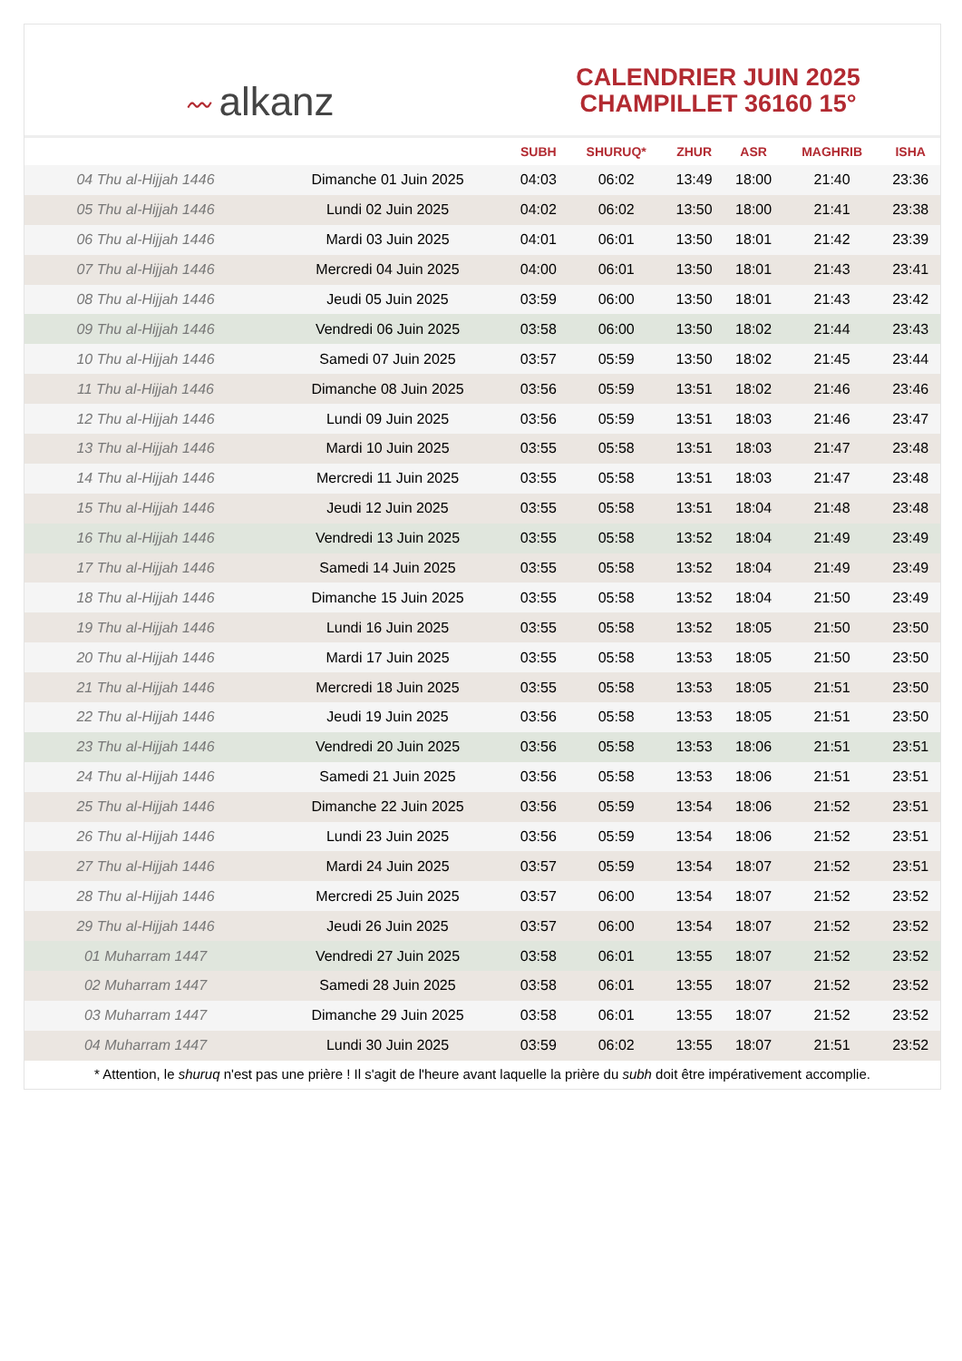〰 alkanz
CALENDRIER JUIN 2025
CHAMPILLET 36160 15°
| | | SUBH | SHURUQ* | ZHUR | ASR | MAGHRIB | ISHA |
| --- | --- | --- | --- | --- | --- | --- | --- |
| 04 Thu al-Hijjah 1446 | Dimanche 01 Juin 2025 | 04:03 | 06:02 | 13:49 | 18:00 | 21:40 | 23:36 |
| 05 Thu al-Hijjah 1446 | Lundi 02 Juin 2025 | 04:02 | 06:02 | 13:50 | 18:00 | 21:41 | 23:38 |
| 06 Thu al-Hijjah 1446 | Mardi 03 Juin 2025 | 04:01 | 06:01 | 13:50 | 18:01 | 21:42 | 23:39 |
| 07 Thu al-Hijjah 1446 | Mercredi 04 Juin 2025 | 04:00 | 06:01 | 13:50 | 18:01 | 21:43 | 23:41 |
| 08 Thu al-Hijjah 1446 | Jeudi 05 Juin 2025 | 03:59 | 06:00 | 13:50 | 18:01 | 21:43 | 23:42 |
| 09 Thu al-Hijjah 1446 | Vendredi 06 Juin 2025 | 03:58 | 06:00 | 13:50 | 18:02 | 21:44 | 23:43 |
| 10 Thu al-Hijjah 1446 | Samedi 07 Juin 2025 | 03:57 | 05:59 | 13:50 | 18:02 | 21:45 | 23:44 |
| 11 Thu al-Hijjah 1446 | Dimanche 08 Juin 2025 | 03:56 | 05:59 | 13:51 | 18:02 | 21:46 | 23:46 |
| 12 Thu al-Hijjah 1446 | Lundi 09 Juin 2025 | 03:56 | 05:59 | 13:51 | 18:03 | 21:46 | 23:47 |
| 13 Thu al-Hijjah 1446 | Mardi 10 Juin 2025 | 03:55 | 05:58 | 13:51 | 18:03 | 21:47 | 23:48 |
| 14 Thu al-Hijjah 1446 | Mercredi 11 Juin 2025 | 03:55 | 05:58 | 13:51 | 18:03 | 21:47 | 23:48 |
| 15 Thu al-Hijjah 1446 | Jeudi 12 Juin 2025 | 03:55 | 05:58 | 13:51 | 18:04 | 21:48 | 23:48 |
| 16 Thu al-Hijjah 1446 | Vendredi 13 Juin 2025 | 03:55 | 05:58 | 13:52 | 18:04 | 21:49 | 23:49 |
| 17 Thu al-Hijjah 1446 | Samedi 14 Juin 2025 | 03:55 | 05:58 | 13:52 | 18:04 | 21:49 | 23:49 |
| 18 Thu al-Hijjah 1446 | Dimanche 15 Juin 2025 | 03:55 | 05:58 | 13:52 | 18:04 | 21:50 | 23:49 |
| 19 Thu al-Hijjah 1446 | Lundi 16 Juin 2025 | 03:55 | 05:58 | 13:52 | 18:05 | 21:50 | 23:50 |
| 20 Thu al-Hijjah 1446 | Mardi 17 Juin 2025 | 03:55 | 05:58 | 13:53 | 18:05 | 21:50 | 23:50 |
| 21 Thu al-Hijjah 1446 | Mercredi 18 Juin 2025 | 03:55 | 05:58 | 13:53 | 18:05 | 21:51 | 23:50 |
| 22 Thu al-Hijjah 1446 | Jeudi 19 Juin 2025 | 03:56 | 05:58 | 13:53 | 18:05 | 21:51 | 23:50 |
| 23 Thu al-Hijjah 1446 | Vendredi 20 Juin 2025 | 03:56 | 05:58 | 13:53 | 18:06 | 21:51 | 23:51 |
| 24 Thu al-Hijjah 1446 | Samedi 21 Juin 2025 | 03:56 | 05:58 | 13:53 | 18:06 | 21:51 | 23:51 |
| 25 Thu al-Hijjah 1446 | Dimanche 22 Juin 2025 | 03:56 | 05:59 | 13:54 | 18:06 | 21:52 | 23:51 |
| 26 Thu al-Hijjah 1446 | Lundi 23 Juin 2025 | 03:56 | 05:59 | 13:54 | 18:06 | 21:52 | 23:51 |
| 27 Thu al-Hijjah 1446 | Mardi 24 Juin 2025 | 03:57 | 05:59 | 13:54 | 18:07 | 21:52 | 23:51 |
| 28 Thu al-Hijjah 1446 | Mercredi 25 Juin 2025 | 03:57 | 06:00 | 13:54 | 18:07 | 21:52 | 23:52 |
| 29 Thu al-Hijjah 1446 | Jeudi 26 Juin 2025 | 03:57 | 06:00 | 13:54 | 18:07 | 21:52 | 23:52 |
| 01 Muharram 1447 | Vendredi 27 Juin 2025 | 03:58 | 06:01 | 13:55 | 18:07 | 21:52 | 23:52 |
| 02 Muharram 1447 | Samedi 28 Juin 2025 | 03:58 | 06:01 | 13:55 | 18:07 | 21:52 | 23:52 |
| 03 Muharram 1447 | Dimanche 29 Juin 2025 | 03:58 | 06:01 | 13:55 | 18:07 | 21:52 | 23:52 |
| 04 Muharram 1447 | Lundi 30 Juin 2025 | 03:59 | 06:02 | 13:55 | 18:07 | 21:51 | 23:52 |
* Attention, le shuruq n'est pas une prière ! Il s'agit de l'heure avant laquelle la prière du subh doit être impérativement accomplie.